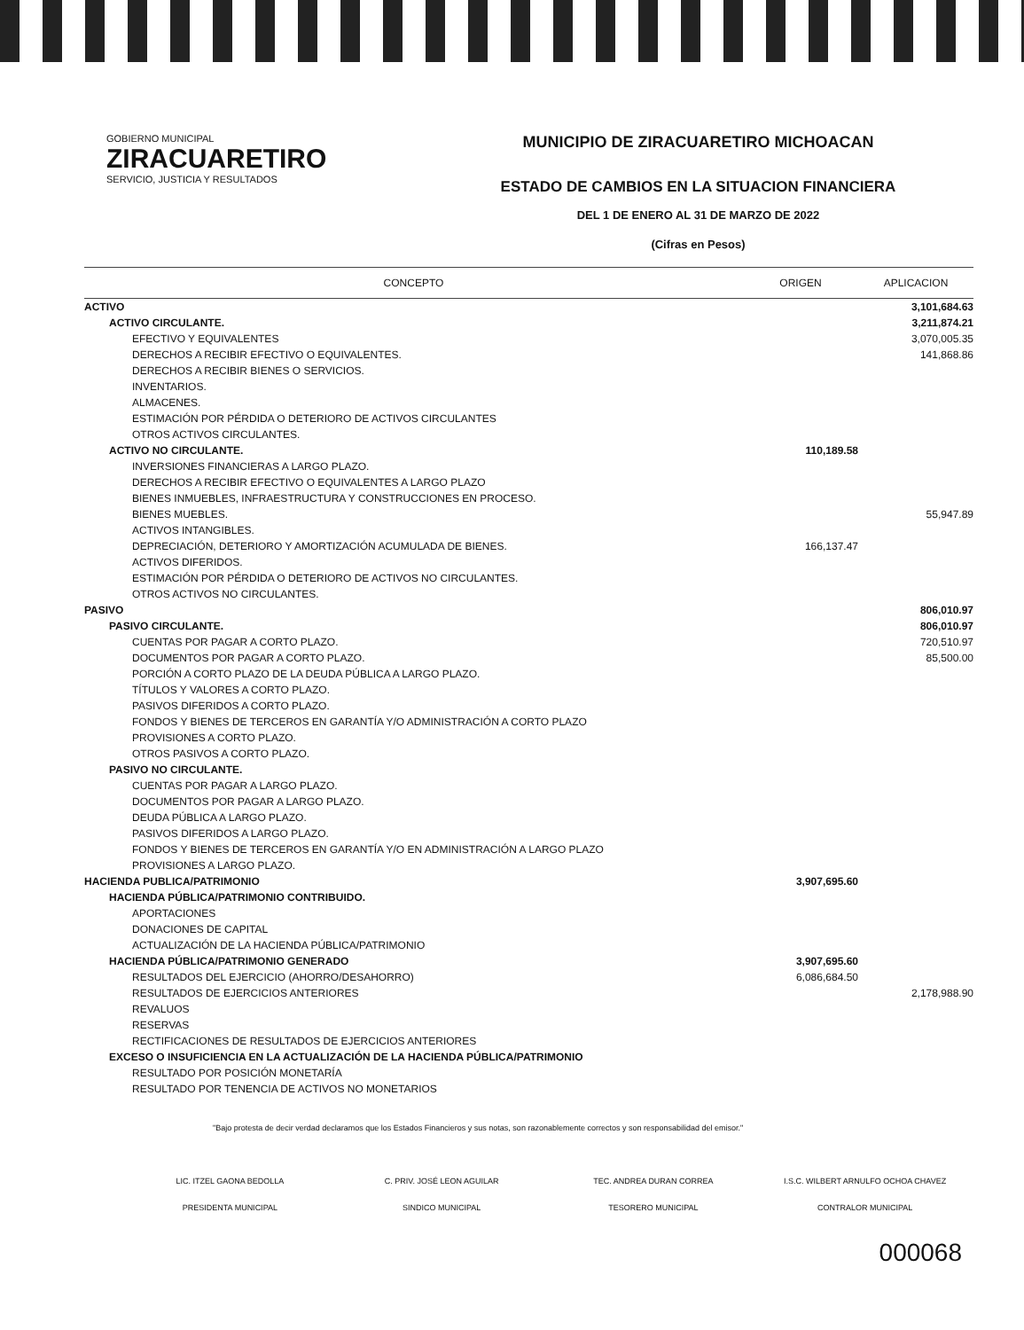GOBIERNO MUNICIPAL
ZIRACUARETIRO
SERVICIO, JUSTICIA Y RESULTADOS
MUNICIPIO DE ZIRACUARETIRO MICHOACAN
ESTADO DE CAMBIOS EN LA SITUACION FINANCIERA
DEL 1 DE ENERO AL 31 DE MARZO DE 2022
(Cifras en Pesos)
| CONCEPTO | ORIGEN | APLICACION |
| --- | --- | --- |
| ACTIVO | | 3,101,684.63 |
| ACTIVO CIRCULANTE. | | 3,211,874.21 |
| EFECTIVO Y EQUIVALENTES | | 3,070,005.35 |
| DERECHOS A RECIBIR EFECTIVO O EQUIVALENTES. | | 141,868.86 |
| DERECHOS A RECIBIR BIENES O SERVICIOS. | | |
| INVENTARIOS. | | |
| ALMACENES. | | |
| ESTIMACIÓN POR PÉRDIDA O DETERIORO DE ACTIVOS CIRCULANTES | | |
| OTROS ACTIVOS CIRCULANTES. | | |
| ACTIVO NO CIRCULANTE. | 110,189.58 | |
| INVERSIONES FINANCIERAS A LARGO PLAZO. | | |
| DERECHOS A RECIBIR EFECTIVO O EQUIVALENTES A LARGO PLAZO | | |
| BIENES INMUEBLES, INFRAESTRUCTURA Y CONSTRUCCIONES EN PROCESO. | | |
| BIENES MUEBLES. | | 55,947.89 |
| ACTIVOS INTANGIBLES. | | |
| DEPRECIACIÓN, DETERIORO Y AMORTIZACIÓN ACUMULADA DE BIENES. | 166,137.47 | |
| ACTIVOS DIFERIDOS. | | |
| ESTIMACIÓN POR PÉRDIDA O DETERIORO DE ACTIVOS NO CIRCULANTES. | | |
| OTROS ACTIVOS NO CIRCULANTES. | | |
| PASIVO | | 806,010.97 |
| PASIVO CIRCULANTE. | | 806,010.97 |
| CUENTAS POR PAGAR A CORTO PLAZO. | | 720,510.97 |
| DOCUMENTOS POR PAGAR A CORTO PLAZO. | | 85,500.00 |
| PORCIÓN A CORTO PLAZO DE LA DEUDA PÚBLICA A LARGO PLAZO. | | |
| TÍTULOS Y VALORES A CORTO PLAZO. | | |
| PASIVOS DIFERIDOS A CORTO PLAZO. | | |
| FONDOS Y BIENES DE TERCEROS EN GARANTÍA Y/O ADMINISTRACIÓN A CORTO PLAZO | | |
| PROVISIONES A CORTO PLAZO. | | |
| OTROS PASIVOS A CORTO PLAZO. | | |
| PASIVO NO CIRCULANTE. | | |
| CUENTAS POR PAGAR A LARGO PLAZO. | | |
| DOCUMENTOS POR PAGAR A LARGO PLAZO. | | |
| DEUDA PÚBLICA A LARGO PLAZO. | | |
| PASIVOS DIFERIDOS A LARGO PLAZO. | | |
| FONDOS Y BIENES DE TERCEROS EN GARANTÍA Y/O EN ADMINISTRACIÓN A LARGO PLAZO | | |
| PROVISIONES A LARGO PLAZO. | | |
| HACIENDA PUBLICA/PATRIMONIO | 3,907,695.60 | |
| HACIENDA PÚBLICA/PATRIMONIO CONTRIBUIDO. | | |
| APORTACIONES | | |
| DONACIONES DE CAPITAL | | |
| ACTUALIZACIÓN DE LA HACIENDA PÚBLICA/PATRIMONIO | | |
| HACIENDA PÚBLICA/PATRIMONIO GENERADO | 3,907,695.60 | |
| RESULTADOS DEL EJERCICIO (AHORRO/DESAHORRO) | 6,086,684.50 | |
| RESULTADOS DE EJERCICIOS ANTERIORES | | 2,178,988.90 |
| REVALUOS | | |
| RESERVAS | | |
| RECTIFICACIONES DE RESULTADOS DE EJERCICIOS ANTERIORES | | |
| EXCESO O INSUFICIENCIA EN LA ACTUALIZACIÓN DE LA HACIENDA PÚBLICA/PATRIMONIO | | |
| RESULTADO POR POSICIÓN MONETARÍA | | |
| RESULTADO POR TENENCIA DE ACTIVOS NO MONETARIOS | | |
"Bajo protesta de decir verdad declaramos que los Estados Financieros y sus notas, son razonablemente correctos y son responsabilidad del emisor."
LIC. ITZEL GAONA BEDOLLA
PRESIDENTA MUNICIPAL
C. PRIV. JOSÉ LEON AGUILAR
SINDICO MUNICIPAL
TEC. ANDREA DURAN CORREA
TESORERO MUNICIPAL
I.S.C. WILBERT ARNULFO OCHOA CHAVEZ
CONTRALOR MUNICIPAL
000068